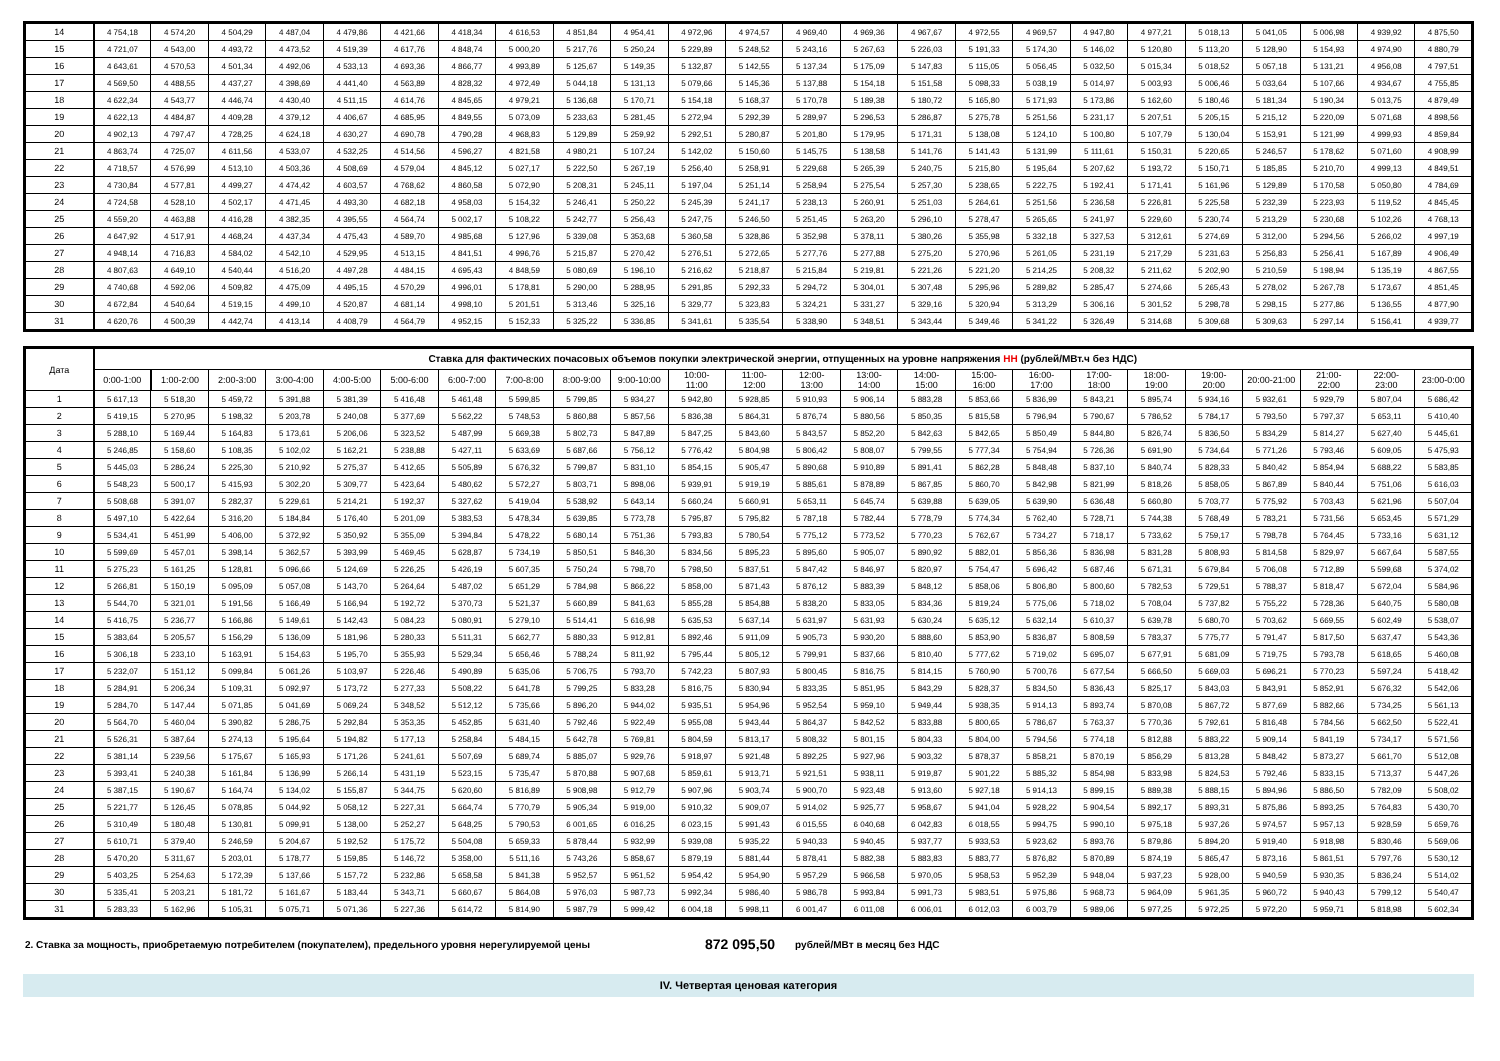| 14 | 4 754,18 | 4 574,20 | 4 504,29 | 4 487,04 | 4 479,86 | 4 421,66 | 4 418,34 | 4 616,53 | 4 851,84 | 4 954,41 | 4 972,96 | 4 974,57 | 4 969,40 | 4 969,36 | 4 967,67 | 4 972,55 | 4 969,57 | 4 947,80 | 4 977,21 | 5 018,13 | 5 041,05 | 5 006,98 | 4 939,92 | 4 875,50 |
| 15 | 4 721,07 | 4 543,00 | 4 493,72 | 4 473,52 | 4 519,39 | 4 617,76 | 4 848,74 | 5 000,20 | 5 217,76 | 5 250,24 | 5 229,89 | 5 248,52 | 5 243,16 | 5 267,63 | 5 226,03 | 5 191,33 | 5 174,30 | 5 146,02 | 5 120,80 | 5 113,20 | 5 128,90 | 5 154,93 | 4 974,90 | 4 880,79 |
| 16 | 4 643,61 | 4 570,53 | 4 501,34 | 4 492,06 | 4 533,13 | 4 693,36 | 4 866,77 | 4 993,89 | 5 125,67 | 5 149,35 | 5 132,87 | 5 142,55 | 5 137,34 | 5 175,09 | 5 147,83 | 5 115,05 | 5 056,45 | 5 032,50 | 5 015,34 | 5 018,52 | 5 057,18 | 5 131,21 | 4 956,08 | 4 797,51 |
| 17 | 4 569,50 | 4 488,55 | 4 437,27 | 4 398,69 | 4 441,40 | 4 563,89 | 4 828,32 | 4 972,49 | 5 044,18 | 5 131,13 | 5 079,66 | 5 145,36 | 5 137,88 | 5 154,18 | 5 151,58 | 5 098,33 | 5 038,19 | 5 014,97 | 5 003,93 | 5 006,46 | 5 033,64 | 5 107,66 | 4 934,67 | 4 755,85 |
| 18 | 4 622,34 | 4 543,77 | 4 446,74 | 4 430,40 | 4 511,15 | 4 614,76 | 4 845,65 | 4 979,21 | 5 136,68 | 5 170,71 | 5 154,18 | 5 168,37 | 5 170,78 | 5 189,38 | 5 180,72 | 5 165,80 | 5 171,93 | 5 173,86 | 5 162,60 | 5 180,46 | 5 181,34 | 5 190,34 | 5 013,75 | 4 879,49 |
| 19 | 4 622,13 | 4 484,87 | 4 409,28 | 4 379,12 | 4 406,67 | 4 685,95 | 4 849,55 | 5 073,09 | 5 233,63 | 5 281,45 | 5 272,94 | 5 292,39 | 5 289,97 | 5 296,53 | 5 286,87 | 5 275,78 | 5 251,56 | 5 231,17 | 5 207,51 | 5 205,15 | 5 215,12 | 5 220,09 | 5 071,68 | 4 898,56 |
| 20 | 4 902,13 | 4 797,47 | 4 728,25 | 4 624,18 | 4 630,27 | 4 690,78 | 4 790,28 | 4 968,83 | 5 129,89 | 5 259,92 | 5 292,51 | 5 280,87 | 5 201,80 | 5 179,95 | 5 171,31 | 5 138,08 | 5 124,10 | 5 100,80 | 5 107,79 | 5 130,04 | 5 153,91 | 5 121,99 | 4 999,93 | 4 859,84 |
| 21 | 4 863,74 | 4 725,07 | 4 611,56 | 4 533,07 | 4 532,25 | 4 514,56 | 4 596,27 | 4 821,58 | 4 980,21 | 5 107,24 | 5 142,02 | 5 150,60 | 5 145,75 | 5 138,58 | 5 141,76 | 5 141,43 | 5 131,99 | 5 111,61 | 5 150,31 | 5 220,65 | 5 246,57 | 5 178,62 | 5 071,60 | 4 908,99 |
| 22 | 4 718,57 | 4 576,99 | 4 513,10 | 4 503,36 | 4 508,69 | 4 579,04 | 4 845,12 | 5 027,17 | 5 222,50 | 5 267,19 | 5 256,40 | 5 258,91 | 5 229,68 | 5 265,39 | 5 240,75 | 5 215,80 | 5 195,64 | 5 207,62 | 5 193,72 | 5 150,71 | 5 185,85 | 5 210,70 | 4 999,13 | 4 849,51 |
| 23 | 4 730,84 | 4 577,81 | 4 499,27 | 4 474,42 | 4 603,57 | 4 768,62 | 4 860,58 | 5 072,90 | 5 208,31 | 5 245,11 | 5 197,04 | 5 251,14 | 5 258,94 | 5 275,54 | 5 257,30 | 5 238,65 | 5 222,75 | 5 192,41 | 5 171,41 | 5 161,96 | 5 129,89 | 5 170,58 | 5 050,80 | 4 784,69 |
| 24 | 4 724,58 | 4 528,10 | 4 502,17 | 4 471,45 | 4 493,30 | 4 682,18 | 4 958,03 | 5 154,32 | 5 246,41 | 5 250,22 | 5 245,39 | 5 241,17 | 5 238,13 | 5 260,91 | 5 251,03 | 5 264,61 | 5 251,56 | 5 236,58 | 5 226,81 | 5 225,58 | 5 232,39 | 5 223,93 | 5 119,52 | 4 845,45 |
| 25 | 4 559,20 | 4 463,88 | 4 416,28 | 4 382,35 | 4 395,55 | 4 564,74 | 5 002,17 | 5 108,22 | 5 242,77 | 5 256,43 | 5 247,75 | 5 246,50 | 5 251,45 | 5 263,20 | 5 296,10 | 5 278,47 | 5 265,65 | 5 241,97 | 5 229,60 | 5 230,74 | 5 213,29 | 5 230,68 | 5 102,26 | 4 768,13 |
| 26 | 4 647,92 | 4 517,91 | 4 468,24 | 4 437,34 | 4 475,43 | 4 589,70 | 4 985,68 | 5 127,96 | 5 339,08 | 5 353,68 | 5 360,58 | 5 328,86 | 5 352,98 | 5 378,11 | 5 380,26 | 5 355,98 | 5 332,18 | 5 327,53 | 5 312,61 | 5 274,69 | 5 312,00 | 5 294,56 | 5 266,02 | 4 997,19 |
| 27 | 4 948,14 | 4 716,83 | 4 584,02 | 4 542,10 | 4 529,95 | 4 513,15 | 4 841,51 | 4 996,76 | 5 215,87 | 5 270,42 | 5 276,51 | 5 272,65 | 5 277,76 | 5 277,88 | 5 275,20 | 5 270,96 | 5 261,05 | 5 231,19 | 5 217,29 | 5 231,63 | 5 256,83 | 5 256,41 | 5 167,89 | 4 906,49 |
| 28 | 4 807,63 | 4 649,10 | 4 540,44 | 4 516,20 | 4 497,28 | 4 484,15 | 4 695,43 | 4 848,59 | 5 080,69 | 5 196,10 | 5 216,62 | 5 218,87 | 5 215,84 | 5 219,81 | 5 221,26 | 5 221,20 | 5 214,25 | 5 208,32 | 5 211,62 | 5 202,90 | 5 210,59 | 5 198,94 | 5 135,19 | 4 867,55 |
| 29 | 4 740,68 | 4 592,06 | 4 509,82 | 4 475,09 | 4 495,15 | 4 570,29 | 4 996,01 | 5 178,81 | 5 290,00 | 5 288,95 | 5 291,85 | 5 292,33 | 5 294,72 | 5 304,01 | 5 307,48 | 5 295,96 | 5 289,82 | 5 285,47 | 5 274,66 | 5 265,43 | 5 278,02 | 5 267,78 | 5 173,67 | 4 851,45 |
| 30 | 4 672,84 | 4 540,64 | 4 519,15 | 4 499,10 | 4 520,87 | 4 681,14 | 4 998,10 | 5 201,51 | 5 313,46 | 5 325,16 | 5 329,77 | 5 323,83 | 5 324,21 | 5 331,27 | 5 329,16 | 5 320,94 | 5 313,29 | 5 306,16 | 5 301,52 | 5 298,78 | 5 298,15 | 5 277,86 | 5 136,55 | 4 877,90 |
| 31 | 4 620,76 | 4 500,39 | 4 442,74 | 4 413,14 | 4 408,79 | 4 564,79 | 4 952,15 | 5 152,33 | 5 325,22 | 5 336,85 | 5 341,61 | 5 335,54 | 5 338,90 | 5 348,51 | 5 343,44 | 5 349,46 | 5 341,22 | 5 326,49 | 5 314,68 | 5 309,68 | 5 309,63 | 5 297,14 | 5 156,41 | 4 939,77 |
| Дата | Ставка для фактических почасовых объемов покупки электрической энергии, отпущенных на уровне напряжения НН (рублей/МВт.ч без НДС) | | | | | | | | | | | | | | | | | | | | | | | |
| --- | --- | --- | --- | --- | --- | --- | --- | --- | --- | --- | --- | --- | --- | --- | --- | --- | --- | --- | --- | --- | --- | --- | --- | --- |
| | 0:00-1:00 | 1:00-2:00 | 2:00-3:00 | 3:00-4:00 | 4:00-5:00 | 5:00-6:00 | 6:00-7:00 | 7:00-8:00 | 8:00-9:00 | 9:00-10:00 | 10:00- 11:00 | 11:00- 12:00 | 12:00- 13:00 | 13:00- 14:00 | 14:00- 15:00 | 15:00- 16:00 | 16:00- 17:00 | 17:00- 18:00 | 18:00- 19:00 | 19:00- 20:00 | 20:00-21:00 | 21:00- 22:00 | 22:00- 23:00 | 23:00-0:00 |
| 1 | 5 617,13 | 5 518,30 | 5 459,72 | 5 391,88 | 5 381,39 | 5 416,48 | 5 461,48 | 5 599,85 | 5 799,85 | 5 934,27 | 5 942,80 | 5 928,85 | 5 910,93 | 5 906,14 | 5 883,28 | 5 853,66 | 5 836,99 | 5 843,21 | 5 895,74 | 5 934,16 | 5 932,61 | 5 929,79 | 5 807,04 | 5 686,42 |
| 2 | 5 419,15 | 5 270,95 | 5 198,32 | 5 203,78 | 5 240,08 | 5 377,69 | 5 562,22 | 5 748,53 | 5 860,88 | 5 857,56 | 5 836,38 | 5 864,31 | 5 876,74 | 5 880,56 | 5 850,35 | 5 815,58 | 5 796,94 | 5 790,67 | 5 786,52 | 5 784,17 | 5 793,50 | 5 797,37 | 5 653,11 | 5 410,40 |
| 3 | 5 288,10 | 5 169,44 | 5 164,83 | 5 173,61 | 5 206,06 | 5 323,52 | 5 487,99 | 5 669,38 | 5 802,73 | 5 847,89 | 5 847,25 | 5 843,60 | 5 843,57 | 5 852,20 | 5 842,63 | 5 842,65 | 5 850,49 | 5 844,80 | 5 826,74 | 5 836,50 | 5 834,29 | 5 814,27 | 5 627,40 | 5 445,61 |
| 4 | 5 246,85 | 5 158,60 | 5 108,35 | 5 102,02 | 5 162,21 | 5 238,88 | 5 427,11 | 5 633,69 | 5 687,66 | 5 756,12 | 5 776,42 | 5 804,98 | 5 806,42 | 5 808,07 | 5 799,55 | 5 777,34 | 5 754,94 | 5 726,36 | 5 691,90 | 5 734,64 | 5 771,26 | 5 793,46 | 5 609,05 | 5 475,93 |
| 5 | 5 445,03 | 5 286,24 | 5 225,30 | 5 210,92 | 5 275,37 | 5 412,65 | 5 505,89 | 5 676,32 | 5 799,87 | 5 831,10 | 5 854,15 | 5 905,47 | 5 890,68 | 5 910,89 | 5 891,41 | 5 862,28 | 5 848,48 | 5 837,10 | 5 840,74 | 5 828,33 | 5 840,42 | 5 854,94 | 5 688,22 | 5 583,85 |
| 6 | 5 548,23 | 5 500,17 | 5 415,93 | 5 302,20 | 5 309,77 | 5 423,64 | 5 480,62 | 5 572,27 | 5 803,71 | 5 898,06 | 5 939,91 | 5 919,19 | 5 885,61 | 5 878,89 | 5 867,85 | 5 860,70 | 5 842,98 | 5 821,99 | 5 818,26 | 5 858,05 | 5 867,89 | 5 840,44 | 5 751,06 | 5 616,03 |
| 7 | 5 508,68 | 5 391,07 | 5 282,37 | 5 229,61 | 5 214,21 | 5 192,37 | 5 327,62 | 5 419,04 | 5 538,92 | 5 643,14 | 5 660,24 | 5 660,91 | 5 653,11 | 5 645,74 | 5 639,88 | 5 639,05 | 5 639,90 | 5 636,48 | 5 660,80 | 5 703,77 | 5 775,92 | 5 703,43 | 5 621,96 | 5 507,04 |
| 8 | 5 497,10 | 5 422,64 | 5 316,20 | 5 184,84 | 5 176,40 | 5 201,09 | 5 383,53 | 5 478,34 | 5 639,85 | 5 773,78 | 5 795,87 | 5 795,82 | 5 787,18 | 5 782,44 | 5 778,79 | 5 774,34 | 5 762,40 | 5 728,71 | 5 744,38 | 5 768,49 | 5 783,21 | 5 731,56 | 5 653,45 | 5 571,29 |
| 9 | 5 534,41 | 5 451,99 | 5 406,00 | 5 372,92 | 5 350,92 | 5 355,09 | 5 394,84 | 5 478,22 | 5 680,14 | 5 751,36 | 5 793,83 | 5 780,54 | 5 775,12 | 5 773,52 | 5 770,23 | 5 762,67 | 5 734,27 | 5 718,17 | 5 733,62 | 5 759,17 | 5 798,78 | 5 764,45 | 5 733,16 | 5 631,12 |
| 10 | 5 599,69 | 5 457,01 | 5 398,14 | 5 362,57 | 5 393,99 | 5 469,45 | 5 628,87 | 5 734,19 | 5 850,51 | 5 846,30 | 5 834,56 | 5 895,23 | 5 895,60 | 5 905,07 | 5 890,92 | 5 882,01 | 5 856,36 | 5 836,98 | 5 831,28 | 5 808,93 | 5 814,58 | 5 829,97 | 5 667,64 | 5 587,55 |
| 11 | 5 275,23 | 5 161,25 | 5 128,81 | 5 096,66 | 5 124,69 | 5 226,25 | 5 426,19 | 5 607,35 | 5 750,24 | 5 798,70 | 5 798,50 | 5 837,51 | 5 847,42 | 5 846,97 | 5 820,97 | 5 754,47 | 5 696,42 | 5 687,46 | 5 671,31 | 5 679,84 | 5 706,08 | 5 712,89 | 5 599,68 | 5 374,02 |
| 12 | 5 266,81 | 5 150,19 | 5 095,09 | 5 057,08 | 5 143,70 | 5 264,64 | 5 487,02 | 5 651,29 | 5 784,98 | 5 866,22 | 5 858,00 | 5 871,43 | 5 876,12 | 5 883,39 | 5 848,12 | 5 858,06 | 5 806,80 | 5 800,60 | 5 782,53 | 5 729,51 | 5 788,37 | 5 818,47 | 5 672,04 | 5 584,96 |
| 13 | 5 544,70 | 5 321,01 | 5 191,56 | 5 166,49 | 5 166,94 | 5 192,72 | 5 370,73 | 5 521,37 | 5 660,89 | 5 841,63 | 5 855,28 | 5 854,88 | 5 838,20 | 5 833,05 | 5 834,36 | 5 819,24 | 5 775,06 | 5 718,02 | 5 708,04 | 5 737,82 | 5 755,22 | 5 728,36 | 5 640,75 | 5 580,08 |
| 14 | 5 416,75 | 5 236,77 | 5 166,86 | 5 149,61 | 5 142,43 | 5 084,23 | 5 080,91 | 5 279,10 | 5 514,41 | 5 616,98 | 5 635,53 | 5 637,14 | 5 631,97 | 5 631,93 | 5 630,24 | 5 635,12 | 5 632,14 | 5 610,37 | 5 639,78 | 5 680,70 | 5 703,62 | 5 669,55 | 5 602,49 | 5 538,07 |
| 15 | 5 383,64 | 5 205,57 | 5 156,29 | 5 136,09 | 5 181,96 | 5 280,33 | 5 511,31 | 5 662,77 | 5 880,33 | 5 912,81 | 5 892,46 | 5 911,09 | 5 905,73 | 5 930,20 | 5 888,60 | 5 853,90 | 5 836,87 | 5 808,59 | 5 783,37 | 5 775,77 | 5 791,47 | 5 817,50 | 5 637,47 | 5 543,36 |
| 16 | 5 306,18 | 5 233,10 | 5 163,91 | 5 154,63 | 5 195,70 | 5 355,93 | 5 529,34 | 5 656,46 | 5 788,24 | 5 811,92 | 5 795,44 | 5 805,12 | 5 799,91 | 5 837,66 | 5 810,40 | 5 777,62 | 5 719,02 | 5 695,07 | 5 677,91 | 5 681,09 | 5 719,75 | 5 793,78 | 5 618,65 | 5 460,08 |
| 17 | 5 232,07 | 5 151,12 | 5 099,84 | 5 061,26 | 5 103,97 | 5 226,46 | 5 490,89 | 5 635,06 | 5 706,75 | 5 793,70 | 5 742,23 | 5 807,93 | 5 800,45 | 5 816,75 | 5 814,15 | 5 760,90 | 5 700,76 | 5 677,54 | 5 666,50 | 5 669,03 | 5 696,21 | 5 770,23 | 5 597,24 | 5 418,42 |
| 18 | 5 284,91 | 5 206,34 | 5 109,31 | 5 092,97 | 5 173,72 | 5 277,33 | 5 508,22 | 5 641,78 | 5 799,25 | 5 833,28 | 5 816,75 | 5 830,94 | 5 833,35 | 5 851,95 | 5 843,29 | 5 828,37 | 5 834,50 | 5 836,43 | 5 825,17 | 5 843,03 | 5 843,91 | 5 852,91 | 5 676,32 | 5 542,06 |
| 19 | 5 284,70 | 5 147,44 | 5 071,85 | 5 041,69 | 5 069,24 | 5 348,52 | 5 512,12 | 5 735,66 | 5 896,20 | 5 944,02 | 5 935,51 | 5 954,96 | 5 952,54 | 5 959,10 | 5 949,44 | 5 938,35 | 5 914,13 | 5 893,74 | 5 870,08 | 5 867,72 | 5 877,69 | 5 882,66 | 5 734,25 | 5 561,13 |
| 20 | 5 564,70 | 5 460,04 | 5 390,82 | 5 286,75 | 5 292,84 | 5 353,35 | 5 452,85 | 5 631,40 | 5 792,46 | 5 922,49 | 5 955,08 | 5 943,44 | 5 864,37 | 5 842,52 | 5 833,88 | 5 800,65 | 5 786,67 | 5 763,37 | 5 770,36 | 5 792,61 | 5 816,48 | 5 784,56 | 5 662,50 | 5 522,41 |
| 21 | 5 526,31 | 5 387,64 | 5 274,13 | 5 195,64 | 5 194,82 | 5 177,13 | 5 258,84 | 5 484,15 | 5 642,78 | 5 769,81 | 5 804,59 | 5 813,17 | 5 808,32 | 5 801,15 | 5 804,33 | 5 804,00 | 5 794,56 | 5 774,18 | 5 812,88 | 5 883,22 | 5 909,14 | 5 841,19 | 5 734,17 | 5 571,56 |
| 22 | 5 381,14 | 5 239,56 | 5 175,67 | 5 165,93 | 5 171,26 | 5 241,61 | 5 507,69 | 5 689,74 | 5 885,07 | 5 929,76 | 5 918,97 | 5 921,48 | 5 892,25 | 5 927,96 | 5 903,32 | 5 878,37 | 5 858,21 | 5 870,19 | 5 856,29 | 5 813,28 | 5 848,42 | 5 873,27 | 5 661,70 | 5 512,08 |
| 23 | 5 393,41 | 5 240,38 | 5 161,84 | 5 136,99 | 5 266,14 | 5 431,19 | 5 523,15 | 5 735,47 | 5 870,88 | 5 907,68 | 5 859,61 | 5 913,71 | 5 921,51 | 5 938,11 | 5 919,87 | 5 901,22 | 5 885,32 | 5 854,98 | 5 833,98 | 5 824,53 | 5 792,46 | 5 833,15 | 5 713,37 | 5 447,26 |
| 24 | 5 387,15 | 5 190,67 | 5 164,74 | 5 134,02 | 5 155,87 | 5 344,75 | 5 620,60 | 5 816,89 | 5 908,98 | 5 912,79 | 5 907,96 | 5 903,74 | 5 900,70 | 5 923,48 | 5 913,60 | 5 927,18 | 5 914,13 | 5 899,15 | 5 889,38 | 5 888,15 | 5 894,96 | 5 886,50 | 5 782,09 | 5 508,02 |
| 25 | 5 221,77 | 5 126,45 | 5 078,85 | 5 044,92 | 5 058,12 | 5 227,31 | 5 664,74 | 5 770,79 | 5 905,34 | 5 919,00 | 5 910,32 | 5 909,07 | 5 914,02 | 5 925,77 | 5 958,67 | 5 941,04 | 5 928,22 | 5 904,54 | 5 892,17 | 5 893,31 | 5 875,86 | 5 893,25 | 5 764,83 | 5 430,70 |
| 26 | 5 310,49 | 5 180,48 | 5 130,81 | 5 099,91 | 5 138,00 | 5 252,27 | 5 648,25 | 5 790,53 | 6 001,65 | 6 016,25 | 6 023,15 | 5 991,43 | 6 015,55 | 6 040,68 | 6 042,83 | 6 018,55 | 5 994,75 | 5 990,10 | 5 975,18 | 5 937,26 | 5 974,57 | 5 957,13 | 5 928,59 | 5 659,76 |
| 27 | 5 610,71 | 5 379,40 | 5 246,59 | 5 204,67 | 5 192,52 | 5 175,72 | 5 504,08 | 5 659,33 | 5 878,44 | 5 932,99 | 5 939,08 | 5 935,22 | 5 940,33 | 5 940,45 | 5 937,77 | 5 933,53 | 5 923,62 | 5 893,76 | 5 879,86 | 5 894,20 | 5 919,40 | 5 918,98 | 5 830,46 | 5 569,06 |
| 28 | 5 470,20 | 5 311,67 | 5 203,01 | 5 178,77 | 5 159,85 | 5 146,72 | 5 358,00 | 5 511,16 | 5 743,26 | 5 858,67 | 5 879,19 | 5 881,44 | 5 878,41 | 5 882,38 | 5 883,83 | 5 883,77 | 5 876,82 | 5 870,89 | 5 874,19 | 5 865,47 | 5 873,16 | 5 861,51 | 5 797,76 | 5 530,12 |
| 29 | 5 403,25 | 5 254,63 | 5 172,39 | 5 137,66 | 5 157,72 | 5 232,86 | 5 658,58 | 5 841,38 | 5 952,57 | 5 951,52 | 5 954,42 | 5 954,90 | 5 957,29 | 5 966,58 | 5 970,05 | 5 958,53 | 5 952,39 | 5 948,04 | 5 937,23 | 5 928,00 | 5 940,59 | 5 930,35 | 5 836,24 | 5 514,02 |
| 30 | 5 335,41 | 5 203,21 | 5 181,72 | 5 161,67 | 5 183,44 | 5 343,71 | 5 660,67 | 5 864,08 | 5 976,03 | 5 987,73 | 5 992,34 | 5 986,40 | 5 986,78 | 5 993,84 | 5 991,73 | 5 983,51 | 5 975,86 | 5 968,73 | 5 964,09 | 5 961,35 | 5 960,72 | 5 940,43 | 5 799,12 | 5 540,47 |
| 31 | 5 283,33 | 5 162,96 | 5 105,31 | 5 075,71 | 5 071,36 | 5 227,36 | 5 614,72 | 5 814,90 | 5 987,79 | 5 999,42 | 6 004,18 | 5 998,11 | 6 001,47 | 6 011,08 | 6 006,01 | 6 012,03 | 6 003,79 | 5 989,06 | 5 977,25 | 5 972,25 | 5 972,20 | 5 959,71 | 5 818,98 | 5 602,34 |
2. Ставка за мощность, приобретаемую потребителем (покупателем), предельного уровня нерегулируемой цены 872 095,50 рублей/МВт в месяц без НДС
IV. Четвертая ценовая категория